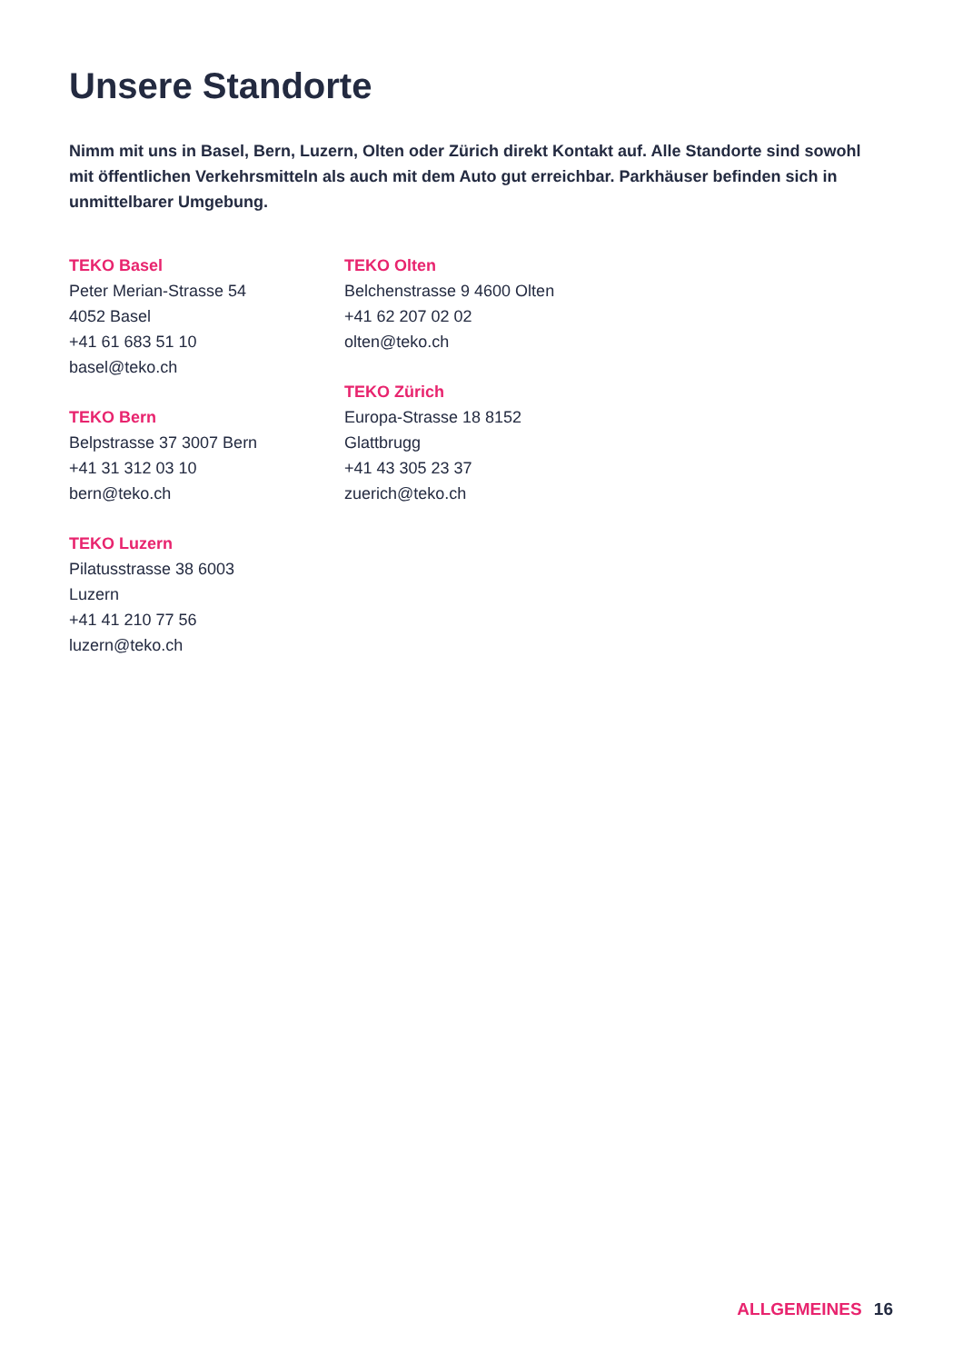Unsere Standorte
Nimm mit uns in Basel, Bern, Luzern, Olten oder Zürich direkt Kontakt auf. Alle Standorte sind sowohl mit öffentlichen Verkehrsmitteln als auch mit dem Auto gut erreichbar. Parkhäuser befinden sich in unmittelbarer Umgebung.
TEKO Basel
Peter Merian-Strasse 54
4052 Basel
+41 61 683 51 10
basel@teko.ch
TEKO Bern
Belpstrasse 37 3007 Bern
+41 31 312 03 10
bern@teko.ch
TEKO Luzern
Pilatusstrasse 38 6003
Luzern
+41 41 210 77 56
luzern@teko.ch
TEKO Olten
Belchenstrasse 9 4600 Olten
+41 62 207 02 02
olten@teko.ch
TEKO Zürich
Europa-Strasse 18 8152
Glattbrugg
+41 43 305 23 37
zuerich@teko.ch
ALLGEMEINES 16